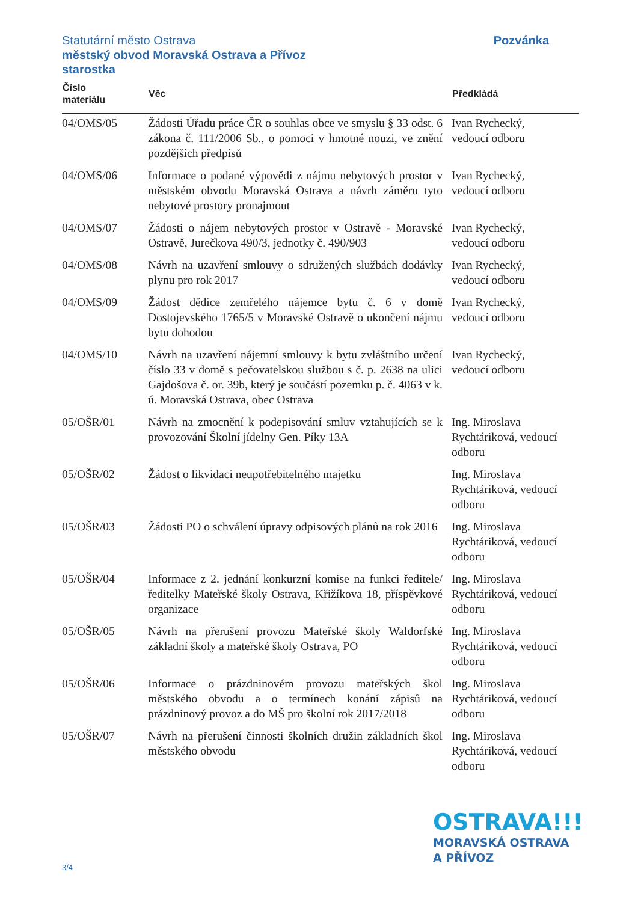Pozvánka Statutární město Ostrava
městský obvod Moravská Ostrava a Přívoz
starostka
| Číslo materiálu | Věc | Předkládá |
| --- | --- | --- |
| 04/OMS/05 | Žádosti Úřadu práce ČR o souhlas obce ve smyslu § 33 odst. 6 zákona č. 111/2006 Sb., o pomoci v hmotné nouzi, ve znění pozdějších předpisů | Ivan Rychecký, vedoucí odboru |
| 04/OMS/06 | Informace o podané výpovědi z nájmu nebytových prostor v městském obvodu Moravská Ostrava a návrh záměru tyto nebytové prostory pronajmout | Ivan Rychecký, vedoucí odboru |
| 04/OMS/07 | Žádosti o nájem nebytových prostor v Ostravě - Moravské Ostravě, Jurečkova 490/3, jednotky č. 490/903 | Ivan Rychecký, vedoucí odboru |
| 04/OMS/08 | Návrh na uzavření smlouvy o sdružených službách dodávky plynu pro rok 2017 | Ivan Rychecký, vedoucí odboru |
| 04/OMS/09 | Žádost dědice zemřelého nájemce bytu č. 6 v domě Dostojevského 1765/5 v Moravské Ostravě o ukončení nájmu bytu dohodou | Ivan Rychecký, vedoucí odboru |
| 04/OMS/10 | Návrh na uzavření nájemní smlouvy k bytu zvláštního určení číslo 33 v domě s pečovatelskou službou s č. p. 2638 na ulici Gajdošova č. or. 39b, který je součástí pozemku p. č. 4063 v k. ú. Moravská Ostrava, obec Ostrava | Ivan Rychecký, vedoucí odboru |
| 05/OŠR/01 | Návrh na zmocnění k podepisování smluv vztahujících se k provozování Školní jídelny Gen. Píky 13A | Ing. Miroslava Rychtáriková, vedoucí odboru |
| 05/OŠR/02 | Žádost o likvidaci neupotřebitelného majetku | Ing. Miroslava Rychtáriková, vedoucí odboru |
| 05/OŠR/03 | Žádosti PO o schválení úpravy odpisových plánů na rok 2016 | Ing. Miroslava Rychtáriková, vedoucí odboru |
| 05/OŠR/04 | Informace z 2. jednání konkurzní komise na funkci ředitele/ředitelky Mateřské školy Ostrava, Křižíkova 18, příspěvkové organizace | Ing. Miroslava Rychtáriková, vedoucí odboru |
| 05/OŠR/05 | Návrh na přerušení provozu Mateřské školy Waldorfské základní školy a mateřské školy Ostrava, PO | Ing. Miroslava Rychtáriková, vedoucí odboru |
| 05/OŠR/06 | Informace o prázdninovém provozu mateřských škol městského obvodu a o termínech konání zápisů na prázdninový provoz a do MŠ pro školní rok 2017/2018 | Ing. Miroslava Rychtáriková, vedoucí odboru |
| 05/OŠR/07 | Návrh na přerušení činnosti školních družin základních škol městského obvodu | Ing. Miroslava Rychtáriková, vedoucí odboru |
OSTRAVA!!!
MORAVSKÁ OSTRAVA
A PŘÍVOZ
3/4